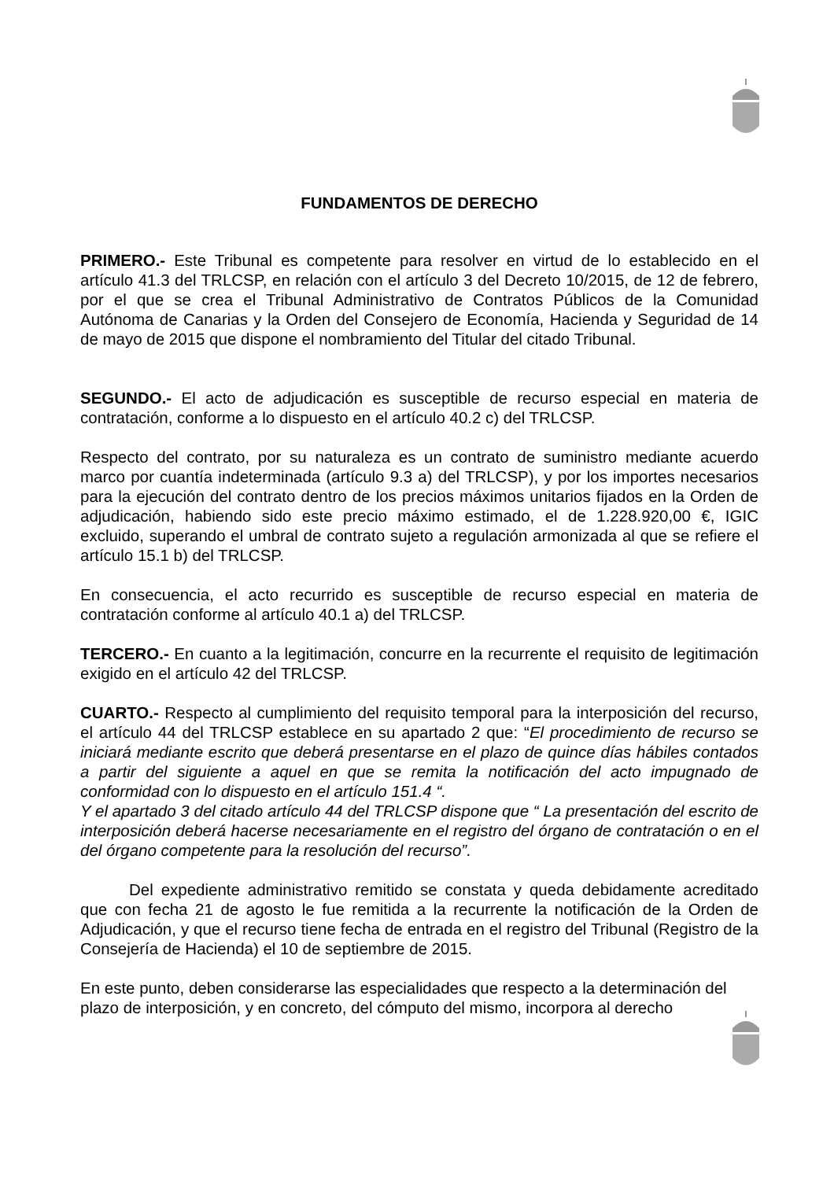FUNDAMENTOS DE DERECHO
PRIMERO.- Este Tribunal es competente para resolver en virtud de lo establecido en el artículo 41.3 del TRLCSP, en relación con el artículo 3 del Decreto 10/2015, de 12 de febrero, por el que se crea el Tribunal Administrativo de Contratos Públicos de la Comunidad Autónoma de Canarias y la Orden del Consejero de Economía, Hacienda y Seguridad de 14 de mayo de 2015 que dispone el nombramiento del Titular del citado Tribunal.
SEGUNDO.- El acto de adjudicación es susceptible de recurso especial en materia de contratación, conforme a lo dispuesto en el artículo 40.2 c) del TRLCSP.
Respecto del contrato, por su naturaleza es un contrato de suministro mediante acuerdo marco por cuantía indeterminada (artículo 9.3 a) del TRLCSP), y por los importes necesarios para la ejecución del contrato dentro de los precios máximos unitarios fijados en la Orden de adjudicación, habiendo sido este precio máximo estimado, el de 1.228.920,00 €, IGIC excluido, superando el umbral de contrato sujeto a regulación armonizada al que se refiere el artículo 15.1 b) del TRLCSP.
En consecuencia, el acto recurrido es susceptible de recurso especial en materia de contratación conforme al artículo 40.1 a) del TRLCSP.
TERCERO.- En cuanto a la legitimación, concurre en la recurrente el requisito de legitimación exigido en el artículo 42 del TRLCSP.
CUARTO.- Respecto al cumplimiento del requisito temporal para la interposición del recurso, el artículo 44 del TRLCSP establece en su apartado 2 que: “El procedimiento de recurso se iniciará mediante escrito que deberá presentarse en el plazo de quince días hábiles contados a partir del siguiente a aquel en que se remita la notificación del acto impugnado de conformidad con lo dispuesto en el artículo 151.4 “.
Y el apartado 3 del citado artículo 44 del TRLCSP dispone que “ La presentación del escrito de interposición deberá hacerse necesariamente en el registro del órgano de contratación o en el del órgano competente para la resolución del recurso”.
Del expediente administrativo remitido se constata y queda debidamente acreditado que con fecha 21 de agosto le fue remitida a la recurrente la notificación de la Orden de Adjudicación, y que el recurso tiene fecha de entrada en el registro del Tribunal (Registro de la Consejería de Hacienda) el 10 de septiembre de 2015.
En este punto, deben considerarse las especialidades que respecto a la determinación del plazo de interposición, y en concreto, del cómputo del mismo, incorpora al derecho